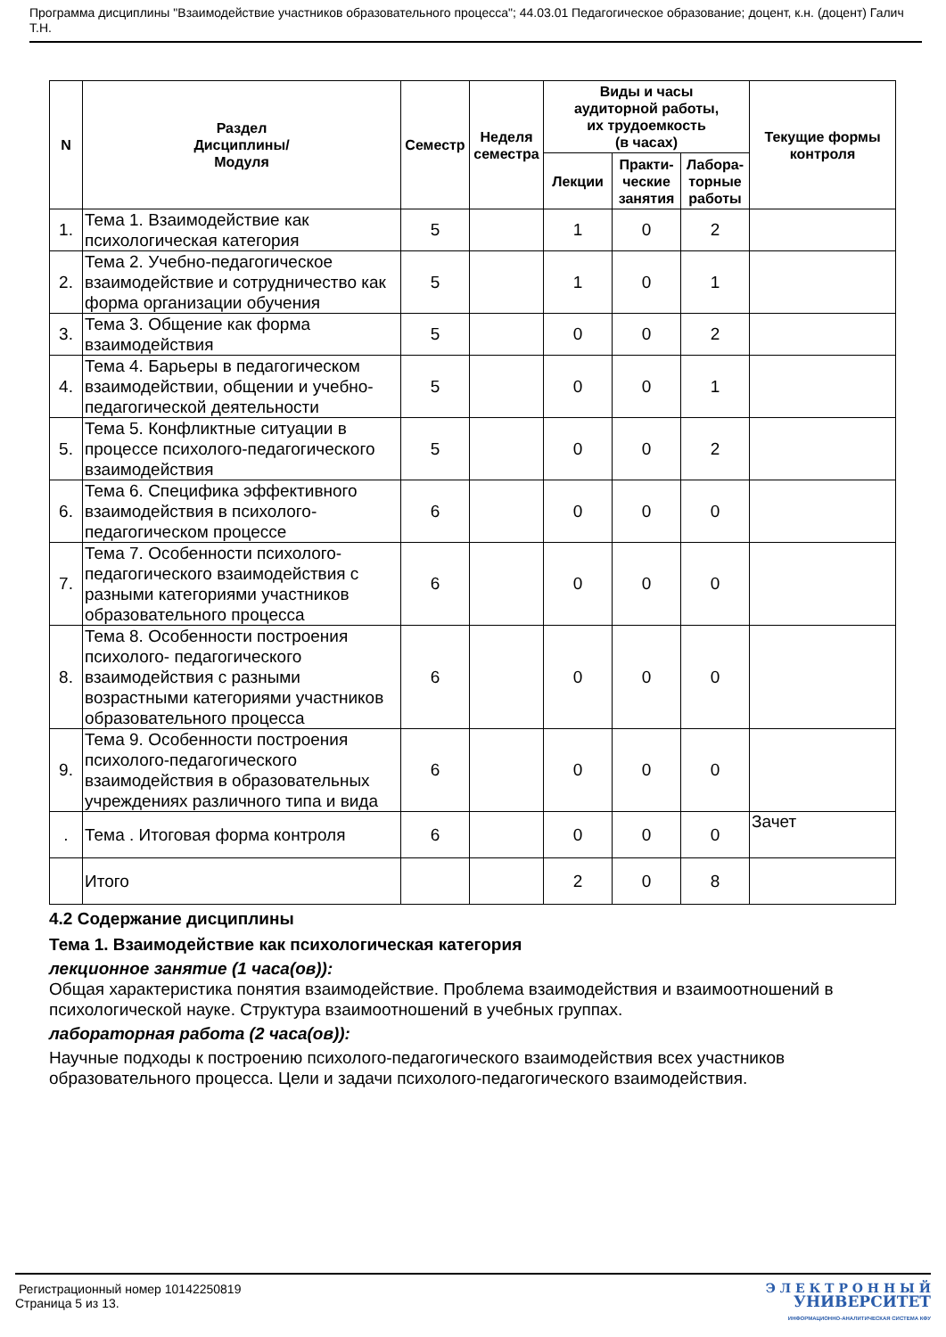Программа дисциплины "Взаимодействие участников образовательного процесса"; 44.03.01 Педагогическое образование; доцент, к.н. (доцент) Галич Т.Н.
| N | Раздел Дисциплины/ Модуля | Семестр | Неделя семестра | Виды и часы аудиторной работы, их трудоемкость (в часах) | | | Текущие формы контроля |
| --- | --- | --- | --- | --- | --- | --- | --- |
| | | | | Лекции | Практи- ческие занятия | Лабора- торные работы | |
| 1. | Тема 1. Взаимодействие как психологическая категория | 5 | | 1 | 0 | 2 | |
| 2. | Тема 2. Учебно-педагогическое взаимодействие и сотрудничество как форма организации обучения | 5 | | 1 | 0 | 1 | |
| 3. | Тема 3. Общение как форма взаимодействия | 5 | | 0 | 0 | 2 | |
| 4. | Тема 4. Барьеры в педагогическом взаимодействии, общении и учебно-педагогической деятельности | 5 | | 0 | 0 | 1 | |
| 5. | Тема 5. Конфликтные ситуации в процессе психолого-педагогического взаимодействия | 5 | | 0 | 0 | 2 | |
| 6. | Тема 6. Специфика эффективного взаимодействия в психолого-педагогическом процессе | 6 | | 0 | 0 | 0 | |
| 7. | Тема 7. Особенности психолого-педагогического взаимодействия с разными категориями участников образовательного процесса | 6 | | 0 | 0 | 0 | |
| 8. | Тема 8. Особенности построения психолого- педагогического взаимодействия с разными возрастными категориями участников образовательного процесса | 6 | | 0 | 0 | 0 | |
| 9. | Тема 9. Особенности построения психолого-педагогического взаимодействия в образовательных учреждениях различного типа и вида | 6 | | 0 | 0 | 0 | |
| . | Тема . Итоговая форма контроля | 6 | | 0 | 0 | 0 | Зачет |
| | Итого | | | 2 | 0 | 8 | |
4.2 Содержание дисциплины
Тема 1. Взаимодействие как психологическая категория
лекционное занятие (1 часа(ов)):
Общая характеристика понятия взаимодействие. Проблема взаимодействия и взаимоотношений в психологической науке. Структура взаимоотношений в учебных группах.
лабораторная работа (2 часа(ов)):
Научные подходы к построению психолого-педагогического взаимодействия всех участников образовательного процесса. Цели и задачи психолого-педагогического взаимодействия.
Регистрационный номер 10142250819
Страница 5 из 13.
Э Л Е К Т Р О Н Н Ы Й
УНИВЕРСИТЕТ
ИНФОРМАЦИОННО-АНАЛИТИЧЕСКАЯ СИСТЕМА КФУ